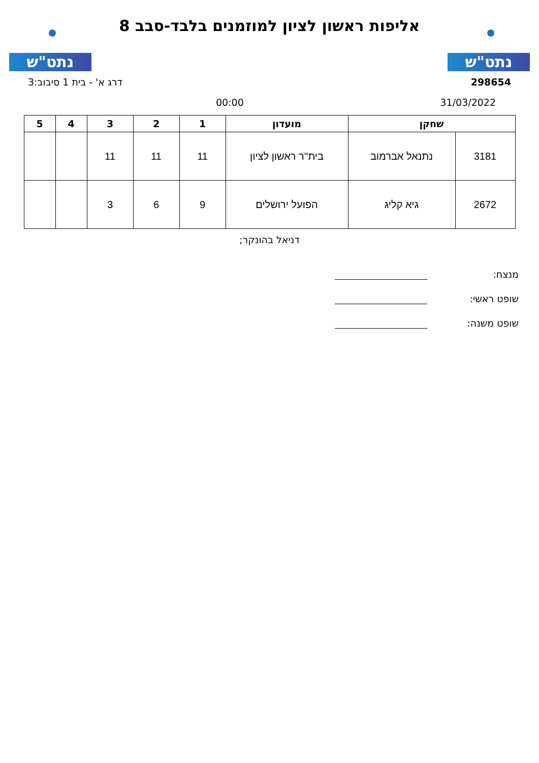נתט"ש
אליפות ראשון לציון למוזמנים בלבד-סבב 8
נתט"ש
298654 דרג א' - בית 1 סיבוב:3
31/03/2022 00:00
| שחקן | | מועדון | 1 | 2 | 3 | 4 | 5 |
| --- | --- | --- | --- | --- | --- | --- | --- |
| 3181 | נתנאל אברמוב | בית''ר ראשון לציון | 11 | 11 | 11 | | |
| 2672 | גיא קליג | הפועל ירושלים | 9 | 6 | 3 | | |
דניאל בהונקר;
מנצח:
שופט ראשי:
שופט משנה: